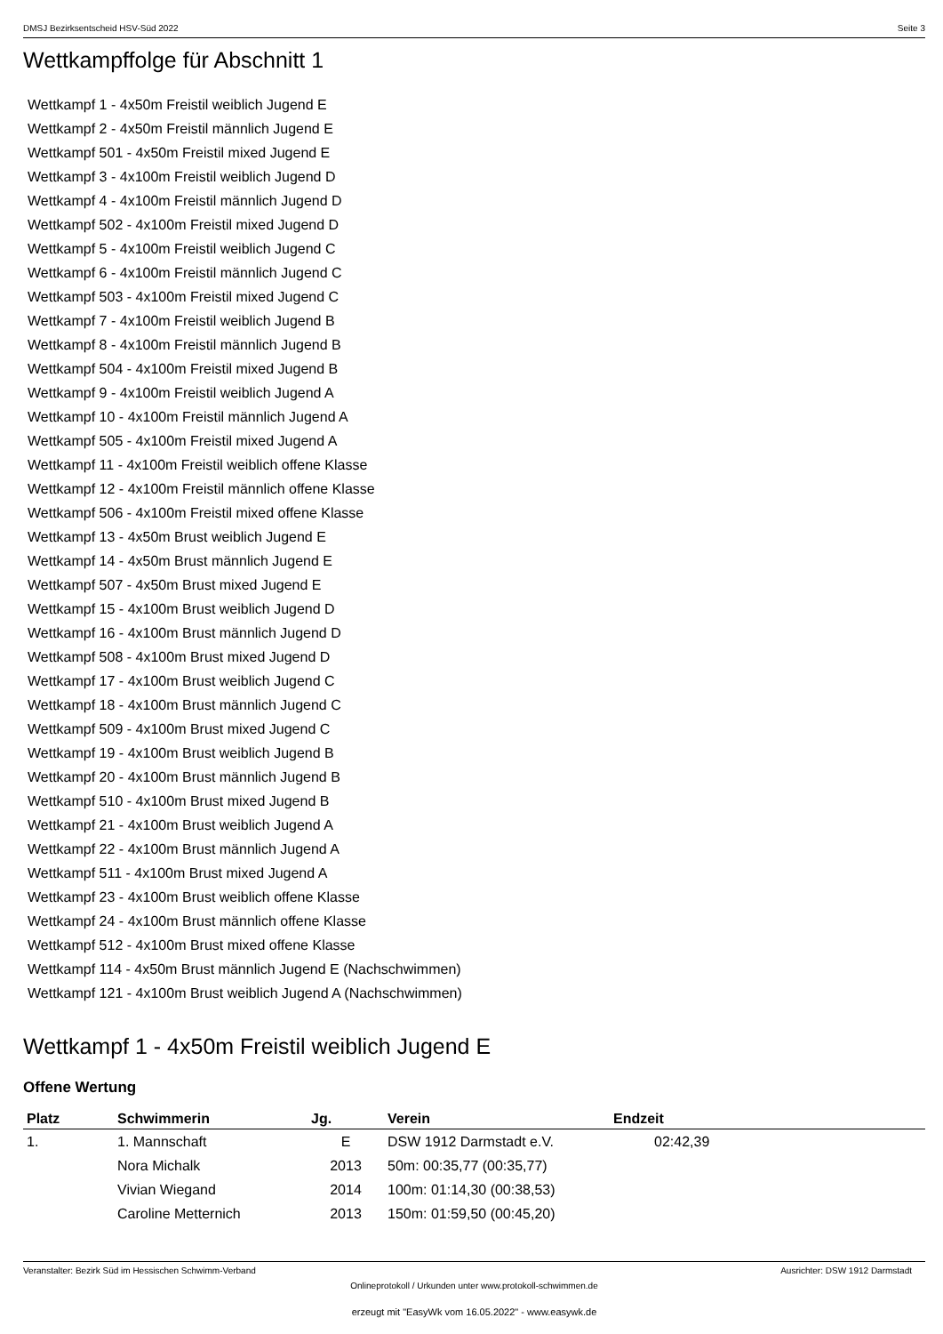DMSJ Bezirksentscheid HSV-Süd 2022 Seite 3
Wettkampffolge für Abschnitt 1
Wettkampf 1 - 4x50m Freistil weiblich Jugend E
Wettkampf 2 - 4x50m Freistil männlich Jugend E
Wettkampf 501 - 4x50m Freistil mixed Jugend E
Wettkampf 3 - 4x100m Freistil weiblich Jugend D
Wettkampf 4 - 4x100m Freistil männlich Jugend D
Wettkampf 502 - 4x100m Freistil mixed Jugend D
Wettkampf 5 - 4x100m Freistil weiblich Jugend C
Wettkampf 6 - 4x100m Freistil männlich Jugend C
Wettkampf 503 - 4x100m Freistil mixed Jugend C
Wettkampf 7 - 4x100m Freistil weiblich Jugend B
Wettkampf 8 - 4x100m Freistil männlich Jugend B
Wettkampf 504 - 4x100m Freistil mixed Jugend B
Wettkampf 9 - 4x100m Freistil weiblich Jugend A
Wettkampf 10 - 4x100m Freistil männlich Jugend A
Wettkampf 505 - 4x100m Freistil mixed Jugend A
Wettkampf 11 - 4x100m Freistil weiblich offene Klasse
Wettkampf 12 - 4x100m Freistil männlich offene Klasse
Wettkampf 506 - 4x100m Freistil mixed offene Klasse
Wettkampf 13 - 4x50m Brust weiblich Jugend E
Wettkampf 14 - 4x50m Brust männlich Jugend E
Wettkampf 507 - 4x50m Brust mixed Jugend E
Wettkampf 15 - 4x100m Brust weiblich Jugend D
Wettkampf 16 - 4x100m Brust männlich Jugend D
Wettkampf 508 - 4x100m Brust mixed Jugend D
Wettkampf 17 - 4x100m Brust weiblich Jugend C
Wettkampf 18 - 4x100m Brust männlich Jugend C
Wettkampf 509 - 4x100m Brust mixed Jugend C
Wettkampf 19 - 4x100m Brust weiblich Jugend B
Wettkampf 20 - 4x100m Brust männlich Jugend B
Wettkampf 510 - 4x100m Brust mixed Jugend B
Wettkampf 21 - 4x100m Brust weiblich Jugend A
Wettkampf 22 - 4x100m Brust männlich Jugend A
Wettkampf 511 - 4x100m Brust mixed Jugend A
Wettkampf 23 - 4x100m Brust weiblich offene Klasse
Wettkampf 24 - 4x100m Brust männlich offene Klasse
Wettkampf 512 - 4x100m Brust mixed offene Klasse
Wettkampf 114 - 4x50m Brust männlich Jugend E (Nachschwimmen)
Wettkampf 121 - 4x100m Brust weiblich Jugend A (Nachschwimmen)
Wettkampf 1 - 4x50m Freistil weiblich Jugend E
Offene Wertung
| Platz | Schwimmerin | Jg. | Verein | Endzeit |
| --- | --- | --- | --- | --- |
| 1. | 1. Mannschaft | E | DSW 1912 Darmstadt e.V. | 02:42,39 |
| | Nora Michalk | 2013 | 50m: 00:35,77 (00:35,77) | |
| | Vivian Wiegand | 2014 | 100m: 01:14,30 (00:38,53) | |
| | Caroline Metternich | 2013 | 150m: 01:59,50 (00:45,20) | |
Veranstalter: Bezirk Süd im Hessischen Schwimm-Verband Ausrichter: DSW 1912 Darmstadt
Onlineprotokoll / Urkunden unter www.protokoll-schwimmen.de
erzeugt mit "EasyWk vom 16.05.2022" - www.easywk.de